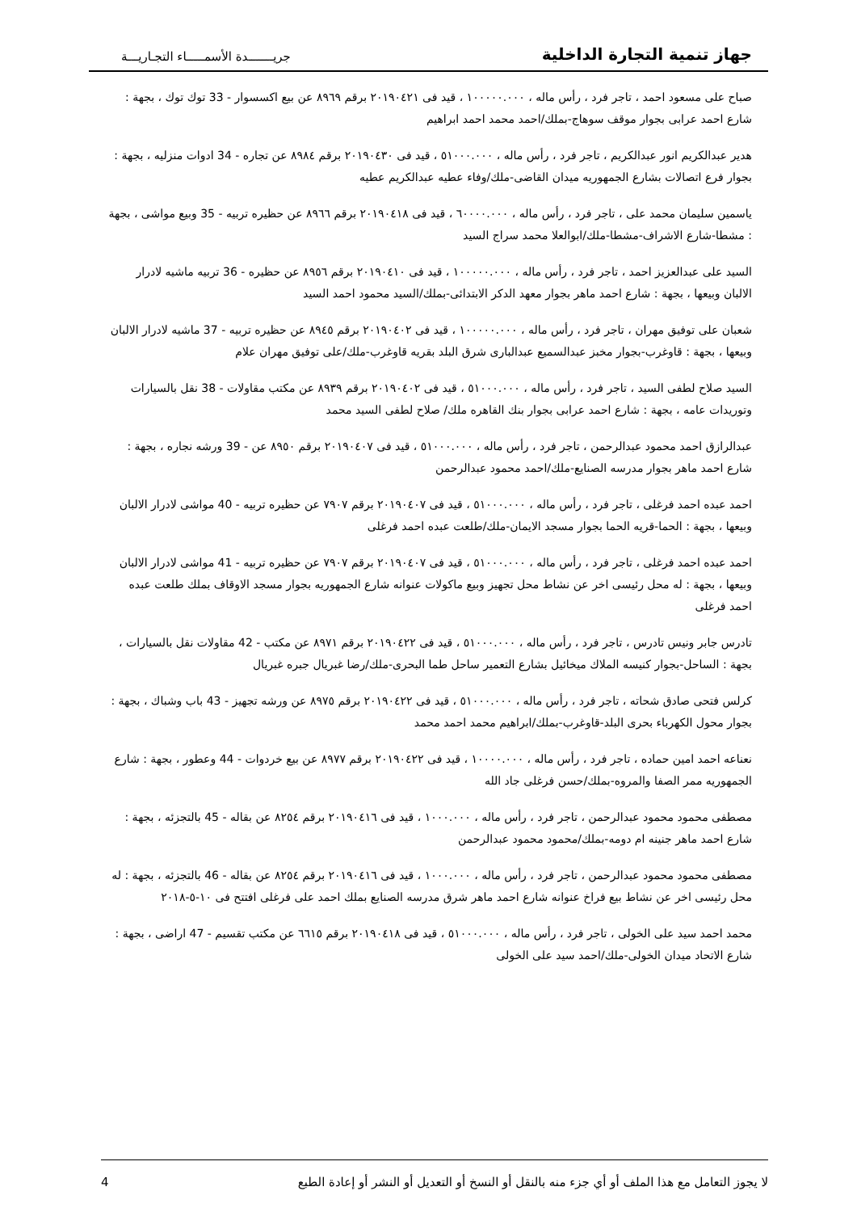جهاز تنمية التجارة الداخلية
جريـــــــدة الأسمـــــاء التجـاريـــة
صباح على مسعود احمد ، تاجر فرد ، رأس ماله ، ١٠٠٠٠٠.٠٠٠ ، قيد فى ٢٠١٩٠٤٢١ برقم ٨٩٦٩ عن بيع اكسسوار - 33 توك توك ، بجهة : شارع احمد عرابى بجوار موقف سوهاج-بملك/احمد محمد احمد ابراهيم
هدير عبدالكريم انور عبدالكريم ، تاجر فرد ، رأس ماله ، ٥١٠٠٠.٠٠٠ ، قيد فى ٢٠١٩٠٤٣٠ برقم ٨٩٨٤ عن تجاره - 34 ادوات منزليه ، بجهة : بجوار فرع اتصالات بشارع الجمهوريه ميدان القاضى-ملك/وفاء عطيه عبدالكريم عطيه
ياسمين سليمان محمد على ، تاجر فرد ، رأس ماله ، ٦٠٠٠٠.٠٠٠ ، قيد فى ٢٠١٩٠٤١٨ برقم ٨٩٦٦ عن حظيره تربيه - 35 وبيع مواشى ، بجهة : مشطا-شارع الاشراف-مشطا-ملك/ابوالعلا محمد سراج السيد
السيد على عبدالعزيز احمد ، تاجر فرد ، رأس ماله ، ١٠٠٠٠٠.٠٠٠ ، قيد فى ٢٠١٩٠٤١٠ برقم ٨٩٥٦ عن حظيره - 36 تربيه ماشيه لادرار الالبان وبيعها ، بجهة : شارع احمد ماهر بجوار معهد الدكر الابتدائى-بملك/السيد محمود احمد السيد
شعبان على توفيق مهران ، تاجر فرد ، رأس ماله ، ١٠٠٠٠٠.٠٠٠ ، قيد فى ٢٠١٩٠٤٠٢ برقم ٨٩٤٥ عن حظيره تربيه - 37 ماشيه لادرار الالبان وبيعها ، بجهة : قاوغرب-بجوار مخبز عبدالسميع عبدالبارى شرق البلد بقريه قاوغرب-ملك/على توفيق مهران علام
السيد صلاح لطفى السيد ، تاجر فرد ، رأس ماله ، ٥١٠٠٠.٠٠٠ ، قيد فى ٢٠١٩٠٤٠٢ برقم ٨٩٣٩ عن مكتب مقاولات - 38 نقل بالسيارات وتوريدات عامه ، بجهة : شارع احمد عرابى بجوار بنك القاهره ملك/ صلاح لطفى السيد محمد
عبدالرازق احمد محمود عبدالرحمن ، تاجر فرد ، رأس ماله ، ٥١٠٠٠.٠٠٠ ، قيد فى ٢٠١٩٠٤٠٧ برقم ٨٩٥٠ عن - 39 ورشه نجاره ، بجهة : شارع احمد ماهر بجوار مدرسه الصنايع-ملك/احمد محمود عبدالرحمن
احمد عبده احمد فرغلى ، تاجر فرد ، رأس ماله ، ٥١٠٠٠.٠٠٠ ، قيد فى ٢٠١٩٠٤٠٧ برقم ٧٩٠٧ عن حظيره تربيه - 40 مواشى لادرار الالبان وبيعها ، بجهة : الحما-قريه الحما بجوار مسجد الايمان-ملك/طلعت عبده احمد فرغلى
احمد عبده احمد فرغلى ، تاجر فرد ، رأس ماله ، ٥١٠٠٠.٠٠٠ ، قيد فى ٢٠١٩٠٤٠٧ برقم ٧٩٠٧ عن حظيره تربيه - 41 مواشى لادرار الالبان وبيعها ، بجهة : له محل رئيسى اخر عن نشاط محل تجهيز وبيع ماكولات عنوانه شارع الجمهوريه بجوار مسجد الاوقاف بملك طلعت عبده احمد فرغلى
تادرس جابر ونيس تادرس ، تاجر فرد ، رأس ماله ، ٥١٠٠٠.٠٠٠ ، قيد فى ٢٠١٩٠٤٢٢ برقم ٨٩٧١ عن مكتب - 42 مقاولات نقل بالسيارات ، بجهة : الساحل-بجوار كنيسه الملاك ميخائيل بشارع التعمير ساحل طما البحرى-ملك/رضا غبريال جبره غبريال
كرلس فتحى صادق شحاته ، تاجر فرد ، رأس ماله ، ٥١٠٠٠.٠٠٠ ، قيد فى ٢٠١٩٠٤٢٢ برقم ٨٩٧٥ عن ورشه تجهيز - 43 باب وشباك ، بجهة : بجوار محول الكهرباء بحرى البلد-قاوغرب-بملك/ابراهيم محمد احمد محمد
نعناعه احمد امين حماده ، تاجر فرد ، رأس ماله ، ١٠٠٠٠.٠٠٠ ، قيد فى ٢٠١٩٠٤٢٢ برقم ٨٩٧٧ عن بيع خردوات - 44 وعطور ، بجهة : شارع الجمهوريه ممر الصفا والمروه-بملك/حسن فرغلى جاد الله
مصطفى محمود محمود عبدالرحمن ، تاجر فرد ، رأس ماله ، ١٠٠٠.٠٠٠ ، قيد فى ٢٠١٩٠٤١٦ برقم ٨٢٥٤ عن بقاله - 45 بالتجزئه ، بجهة : شارع احمد ماهر جنينه ام دومه-بملك/محمود محمود عبدالرحمن
مصطفى محمود محمود عبدالرحمن ، تاجر فرد ، رأس ماله ، ١٠٠٠.٠٠٠ ، قيد فى ٢٠١٩٠٤١٦ برقم ٨٢٥٤ عن بقاله - 46 بالتجزئه ، بجهة : له محل رئيسى اخر عن نشاط بيع فراخ عنوانه شارع احمد ماهر شرق مدرسه الصنايع بملك احمد على فرغلى افتتح فى ١٠-٥-٢٠١٨
محمد احمد سيد على الخولى ، تاجر فرد ، رأس ماله ، ٥١٠٠٠.٠٠٠ ، قيد فى ٢٠١٩٠٤١٨ برقم ٦٦١٥ عن مكتب تقسيم - 47 اراضى ، بجهة : شارع الاتحاد ميدان الخولى-ملك/احمد سيد على الخولى
لا يجوز التعامل مع هذا الملف أو أي جزء منه بالنقل أو النسخ أو التعديل أو النشر أو إعادة الطبع 4